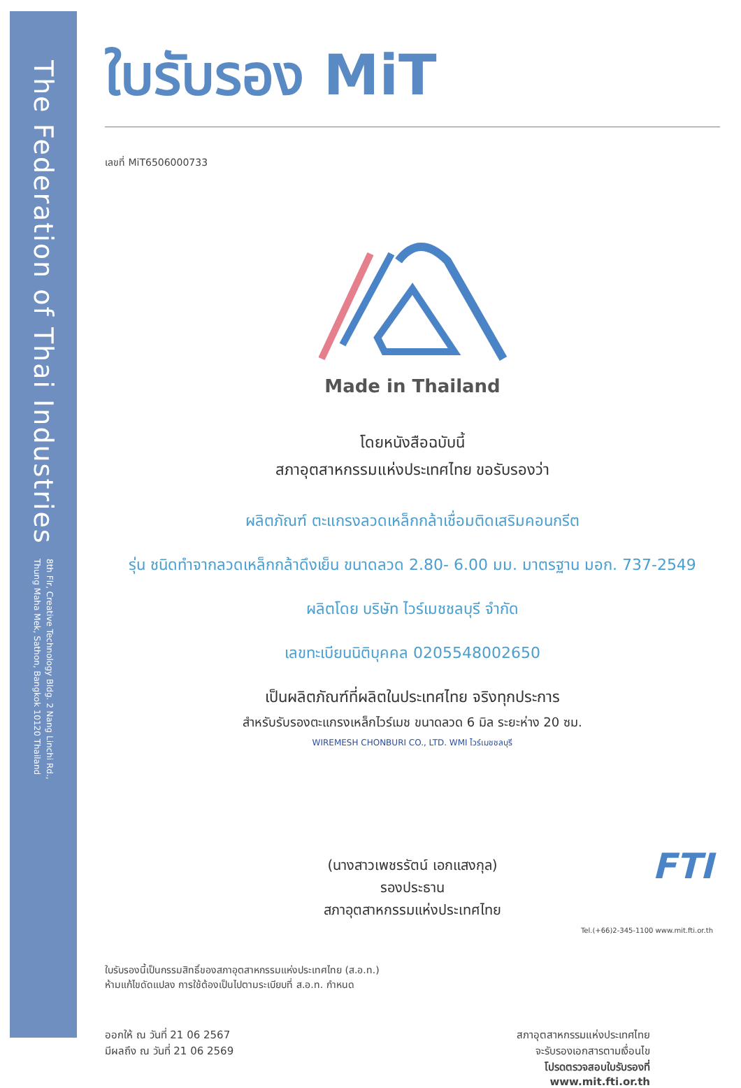The Federation of Thai Industries 8th Flr, Creative Technology Bldg. 2 Nang Linchi Rd.,
Thung Maha Mek, Sathon, Bangkok 10120 Thailand
ใบรับรอง MiT
เลขที่ MiT6506000733
Made in Thailand
โดยหนังสือฉบับนี้
สภาอุตสาหกรรมแห่งประเทศไทย ขอรับรองว่า
ผลิตภัณฑ์ ตะแกรงลวดเหล็กกล้าเชื่อมติดเสริมคอนกรีต
รุ่น ชนิดทำจากลวดเหล็กกล้าดึงเย็น ขนาดลวด 2.80- 6.00 มม. มาตรฐาน มอก. 737-2549
ผลิตโดย บริษัท ไวร์เมชชลบุรี จำกัด
เลขทะเบียนนิติบุคคล 0205548002650
เป็นผลิตภัณฑ์ที่ผลิตในประเทศไทย จริงทุกประการ
สำหรับรับรองตะแกรงเหล็กไวร์เมช ขนาดลวด 6 มิล ระยะห่าง 20 ซม.
WIREMESH CHONBURI CO., LTD. WMI ไวร์เมชชลบุรี
(นางสาวเพชรรัตน์ เอกแสงกุล)
รองประธาน
สภาอุตสาหกรรมแห่งประเทศไทย
ใบรับรองนี้เป็นกรรมสิทธิ์ของสภาอุตสาหกรรมแห่งประเทศไทย (ส.อ.ท.)
ห้ามแก้ไขดัดแปลง การใช้ต้องเป็นไปตามระเบียบที่ ส.อ.ท. กำหนด
ออกให้ ณ วันที่ 21 06 2567
มีผลถึง ณ วันที่ 21 06 2569
สภาอุตสาหกรรมแห่งประเทศไทย
จะรับรองเอกสารตามเงื่อนไข
โปรดตรวจสอบใบรับรองที่
www.mit.fti.or.th
FTI
Tel.(+66)2-345-1100 www.mit.fti.or.th